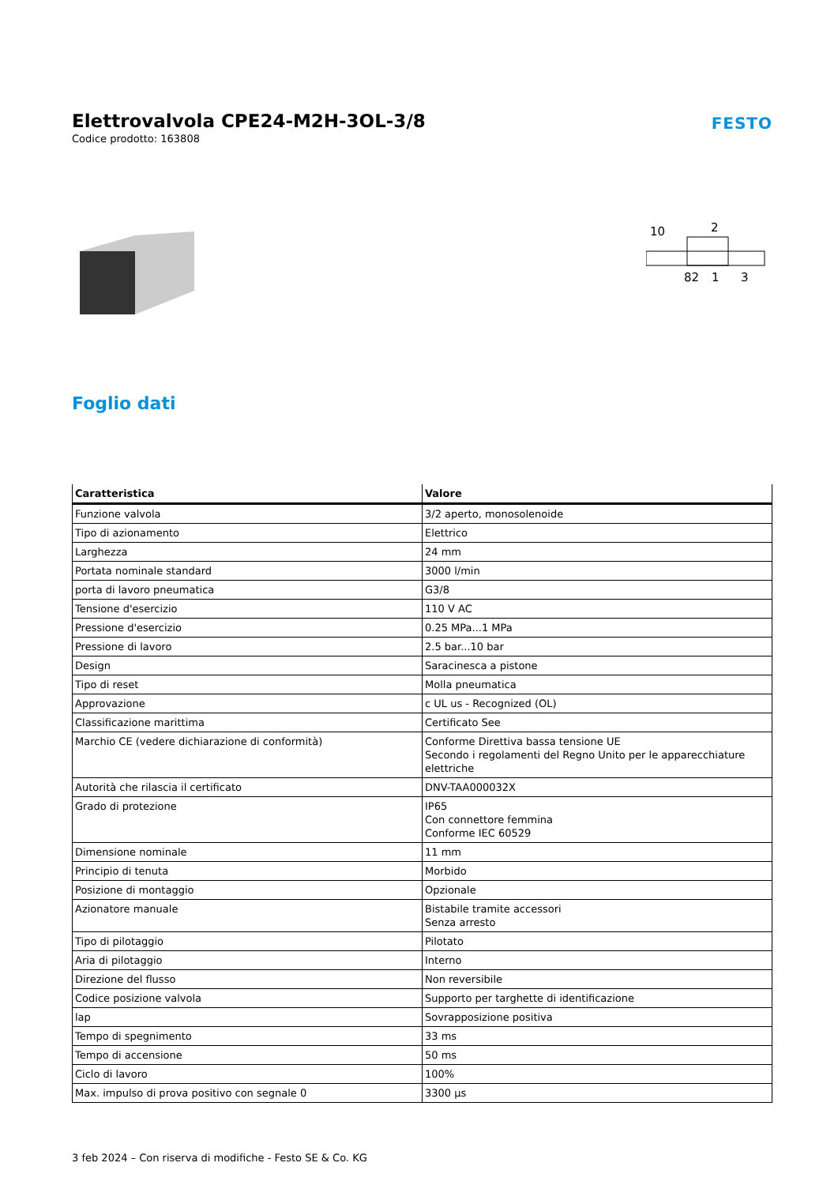Elettrovalvola CPE24-M2H-3OL-3/8
Codice prodotto: 163808
FESTO
10
2
82
1
3
Foglio dati
| Caratteristica | Valore |
| --- | --- |
| Funzione valvola | 3/2 aperto, monosolenoide |
| Tipo di azionamento | Elettrico |
| Larghezza | 24 mm |
| Portata nominale standard | 3000 l/min |
| porta di lavoro pneumatica | G3/8 |
| Tensione d'esercizio | 110 V AC |
| Pressione d'esercizio | 0.25 MPa...1 MPa |
| Pressione di lavoro | 2.5 bar...10 bar |
| Design | Saracinesca a pistone |
| Tipo di reset | Molla pneumatica |
| Approvazione | c UL us - Recognized (OL) |
| Classificazione marittima | Certificato See |
| Marchio CE (vedere dichiarazione di conformità) | Conforme Direttiva bassa tensione UE Secondo i regolamenti del Regno Unito per le apparecchiature elettriche |
| Autorità che rilascia il certificato | DNV-TAA000032X |
| Grado di protezione | IP65 Con connettore femmina Conforme IEC 60529 |
| Dimensione nominale | 11 mm |
| Principio di tenuta | Morbido |
| Posizione di montaggio | Opzionale |
| Azionatore manuale | Bistabile tramite accessori Senza arresto |
| Tipo di pilotaggio | Pilotato |
| Aria di pilotaggio | Interno |
| Direzione del flusso | Non reversibile |
| Codice posizione valvola | Supporto per targhette di identificazione |
| lap | Sovrapposizione positiva |
| Tempo di spegnimento | 33 ms |
| Tempo di accensione | 50 ms |
| Ciclo di lavoro | 100% |
| Max. impulso di prova positivo con segnale 0 | 3300 µs |
3 feb 2024 – Con riserva di modifiche - Festo SE & Co. KG